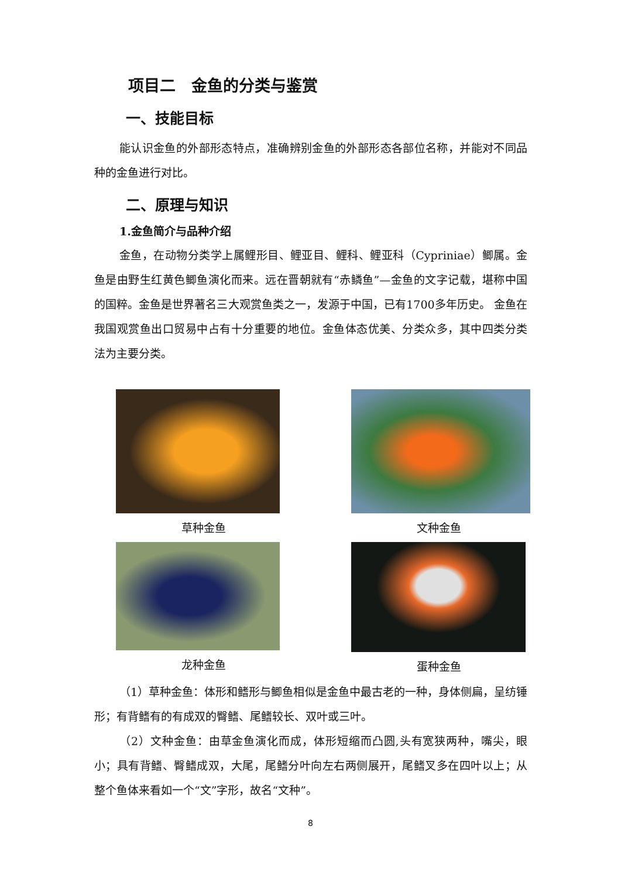项目二　金鱼的分类与鉴赏
一、技能目标
能认识金鱼的外部形态特点，准确辨别金鱼的外部形态各部位名称，并能对不同品种的金鱼进行对比。
二、原理与知识
1.金鱼简介与品种介绍
金鱼，在动物分类学上属鲤形目、鲤亚目、鲤科、鲤亚科（Cypriniae）鲫属。金鱼是由野生红黄色鲫鱼演化而来。远在晋朝就有“赤鳞鱼”—金鱼的文字记载，堪称中国的国粹。金鱼是世界著名三大观赏鱼类之一，发源于中国，已有1700多年历史。 金鱼在我国观赏鱼出口贸易中占有十分重要的地位。金鱼体态优美、分类众多，其中四类分类法为主要分类。
草种金鱼
文种金鱼
龙种金鱼
蛋种金鱼
（1）草种金鱼：体形和鳍形与鲫鱼相似是金鱼中最古老的一种，身体侧扁，呈纺锤形；有背鳍有的有成双的臀鳍、尾鳍较长、双叶或三叶。
（2）文种金鱼：由草金鱼演化而成，体形短缩而凸圆,头有宽狭两种，嘴尖，眼小；具有背鳍、臀鳍成双，大尾，尾鳍分叶向左右两侧展开，尾鳍叉多在四叶以上；从整个鱼体来看如一个“文”字形，故名“文种”。
8